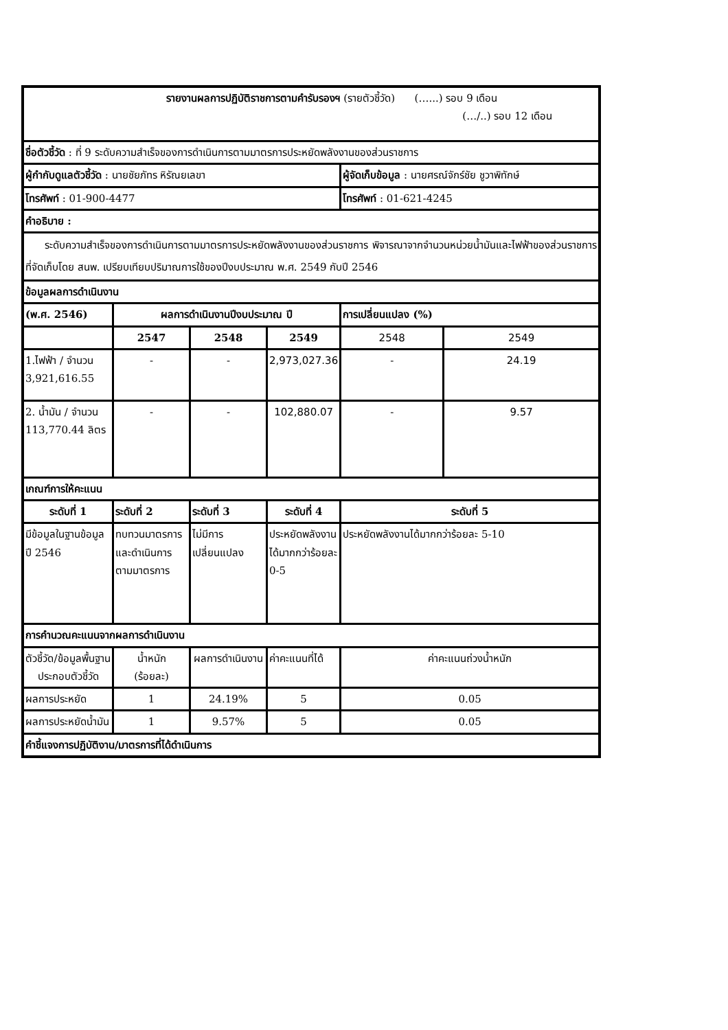| รายงานผลการปฏิบัติราชการตามคำรับรองฯ (รายตัวชี้วัด) (…...) รอบ 9 เดือน (…/..) รอบ 12 เดือน | | | | | |
| ชื่อตัวชี้วัด : ที่ 9 ระดับความสำเร็จของการดำเนินการตามมาตรการประหยัดพลังงานของส่วนราชการ | | | | | |
| ผู้กำกับดูแลตัวชี้วัด : นายชัยภัทร หิรัณยเลขา | | | | ผู้จัดเก็บข้อมูล : นายศรณ์จักร์ชัย ชูวาพิทักษ์ | |
| โทรศัพท์ : 01-900-4477 | | | | โทรศัพท์ : 01-621-4245 | |
| คำอธิบาย : | | | | | |
| ระดับความสำเร็จของการดำเนินการตามมาตรการประหยัดพลังงานของส่วนราชการ พิจารณาจากจำนวนหน่วยน้ำมันและไฟฟ้าของส่วนราชการที่จัดเก็บโดย สนพ. เปรียบเทียบปริมาณการใช้ของปีงบประมาณ พ.ศ. 2549 กับปี 2546 | | | | | |
| ข้อมูลผลการดำเนินงาน | | | | | |
| (พ.ศ. 2546) | ผลการดำเนินงานปีงบประมาณ ปี | | | การเปลี่ยนแปลง (%) | |
| | 2547 | 2548 | 2549 | 2548 | 2549 |
| 1.ไฟฟ้า / จำนวน 3,921,616.55 | - | - | 2,973,027.36 | - | 24.19 |
| 2. น้ำมัน / จำนวน 113,770.44 ลิตร | - | - | 102,880.07 | - | 9.57 |
| เกณฑ์การให้คะแนน | | | | | |
| ระดับที่ 1 | ระดับที่ 2 | ระดับที่ 3 | ระดับที่ 4 | ระดับที่ 5 | |
| มีข้อมูลในฐานข้อมูล ปี 2546 | ทบทวนมาตรการและดำเนินการตามมาตรการ | ไม่มีการเปลี่ยนแปลง | ประหยัดพลังงานได้มากกว่าร้อยละ 0-5 | ประหยัดพลังงานได้มากกว่าร้อยละ 5-10 | |
| การคำนวณคะแนนจากผลการดำเนินงาน | | | | | |
| ตัวชี้วัด/ข้อมูลพื้นฐานประกอบตัวชี้วัด | น้ำหนัก (ร้อยละ) | ผลการดำเนินงาน | ค่าคะแนนที่ได้ | ค่าคะแนนถ่วงน้ำหนัก | |
| ผลการประหยัด | 1 | 24.19% | 5 | 0.05 | |
| ผลการประหยัดน้ำมัน | 1 | 9.57% | 5 | 0.05 | |
| คำชี้แจงการปฏิบัติงาน/มาตรการที่ได้ดำเนินการ | | | | | |